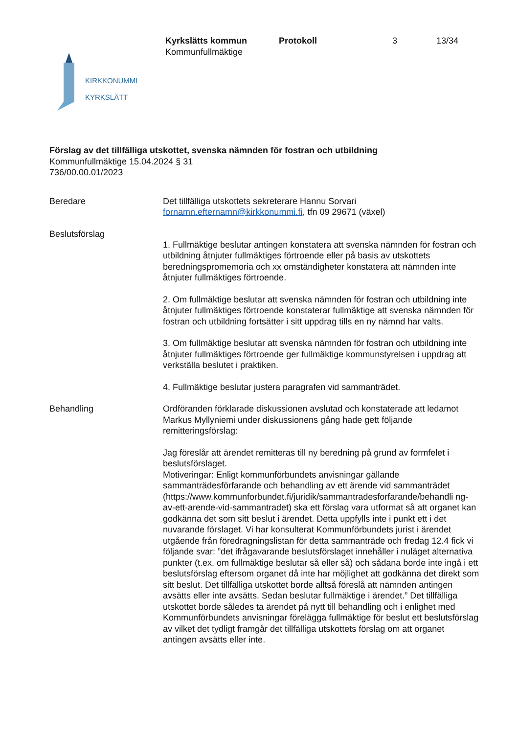Kyrkslätts kommun
Kommunfullmäktige
Protokoll 3 13/34
KIRKKONUMMI
KYRKSLÄTT
Förslag av det tillfälliga utskottet, svenska nämnden för fostran och utbildning
Kommunfullmäktige 15.04.2024 § 31
736/00.00.01/2023
Beredare Det tillfälliga utskottets sekreterare Hannu Sorvari
fornamn.efternamn@kirkkonummi.fi, tfn 09 29671 (växel)
Beslutsförslag
1. Fullmäktige beslutar antingen konstatera att svenska nämnden för fostran och utbildning åtnjuter fullmäktiges förtroende eller på basis av utskottets beredningspromemoria och xx omständigheter konstatera att nämnden inte åtnjuter fullmäktiges förtroende.
2. Om fullmäktige beslutar att svenska nämnden för fostran och utbildning inte åtnjuter fullmäktiges förtroende konstaterar fullmäktige att svenska nämnden för fostran och utbildning fortsätter i sitt uppdrag tills en ny nämnd har valts.
3. Om fullmäktige beslutar att svenska nämnden för fostran och utbildning inte åtnjuter fullmäktiges förtroende ger fullmäktige kommunstyrelsen i uppdrag att verkställa beslutet i praktiken.
4. Fullmäktige beslutar justera paragrafen vid sammanträdet.
Behandling Ordföranden förklarade diskussionen avslutad och konstaterade att ledamot Markus Myllyniemi under diskussionens gång hade gett följande remitteringsförslag:
Jag föreslår att ärendet remitteras till ny beredning på grund av formfelet i beslutsförslaget.
Motiveringar: Enligt kommunförbundets anvisningar gällande sammanträdesförfarande och behandling av ett ärende vid sammanträdet (https://www.kommunforbundet.fi/juridik/sammantradesforfarande/behandli ng-av-ett-arende-vid-sammantradet) ska ett förslag vara utformat så att organet kan godkänna det som sitt beslut i ärendet. Detta uppfylls inte i punkt ett i det nuvarande förslaget. Vi har konsulterat Kommunförbundets jurist i ärendet utgående från föredragningslistan för detta sammanträde och fredag 12.4 fick vi följande svar: ”det ifrågavarande beslutsförslaget innehåller i nuläget alternativa punkter (t.ex. om fullmäktige beslutar så eller så) och sådana borde inte ingå i ett beslutsförslag eftersom organet då inte har möjlighet att godkänna det direkt som sitt beslut. Det tillfälliga utskottet borde alltså föreslå att nämnden antingen avsätts eller inte avsätts. Sedan beslutar fullmäktige i ärendet.” Det tillfälliga utskottet borde således ta ärendet på nytt till behandling och i enlighet med Kommunförbundets anvisningar förelägga fullmäktige för beslut ett beslutsförslag av vilket det tydligt framgår det tillfälliga utskottets förslag om att organet antingen avsätts eller inte.